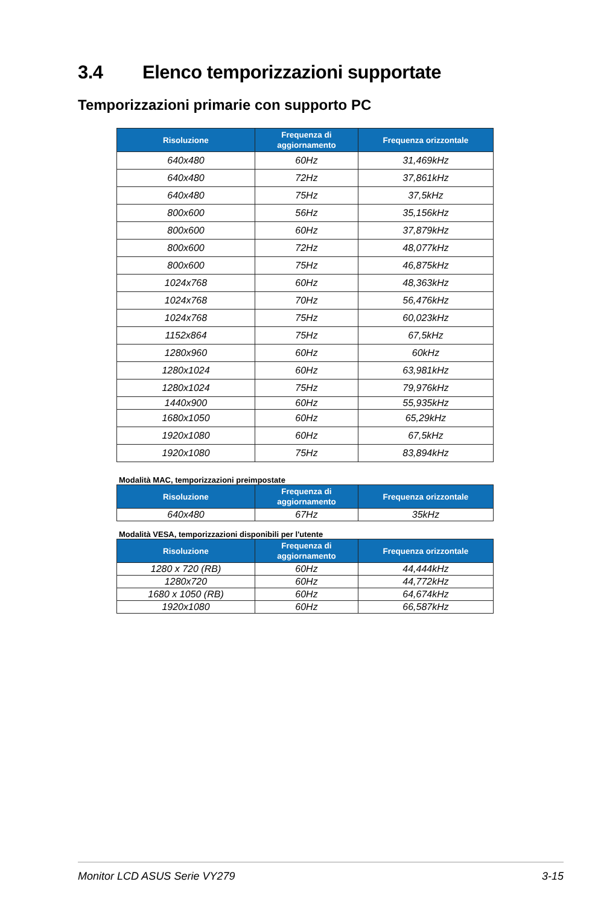3.4 Elenco temporizzazioni supportate
Temporizzazioni primarie con supporto PC
| Risoluzione | Frequenza di aggiornamento | Frequenza orizzontale |
| --- | --- | --- |
| 640x480 | 60Hz | 31,469kHz |
| 640x480 | 72Hz | 37,861kHz |
| 640x480 | 75Hz | 37,5kHz |
| 800x600 | 56Hz | 35,156kHz |
| 800x600 | 60Hz | 37,879kHz |
| 800x600 | 72Hz | 48,077kHz |
| 800x600 | 75Hz | 46,875kHz |
| 1024x768 | 60Hz | 48,363kHz |
| 1024x768 | 70Hz | 56,476kHz |
| 1024x768 | 75Hz | 60,023kHz |
| 1152x864 | 75Hz | 67,5kHz |
| 1280x960 | 60Hz | 60kHz |
| 1280x1024 | 60Hz | 63,981kHz |
| 1280x1024 | 75Hz | 79,976kHz |
| 1440x900 | 60Hz | 55,935kHz |
| 1680x1050 | 60Hz | 65,29kHz |
| 1920x1080 | 60Hz | 67,5kHz |
| 1920x1080 | 75Hz | 83,894kHz |
Modalità MAC, temporizzazioni preimpostate
| Risoluzione | Frequenza di aggiornamento | Frequenza orizzontale |
| --- | --- | --- |
| 640x480 | 67Hz | 35kHz |
Modalità VESA, temporizzazioni disponibili per l'utente
| Risoluzione | Frequenza di aggiornamento | Frequenza orizzontale |
| --- | --- | --- |
| 1280 x 720 (RB) | 60Hz | 44,444kHz |
| 1280x720 | 60Hz | 44,772kHz |
| 1680 x 1050 (RB) | 60Hz | 64,674kHz |
| 1920x1080 | 60Hz | 66,587kHz |
Monitor LCD ASUS Serie VY279 3-15